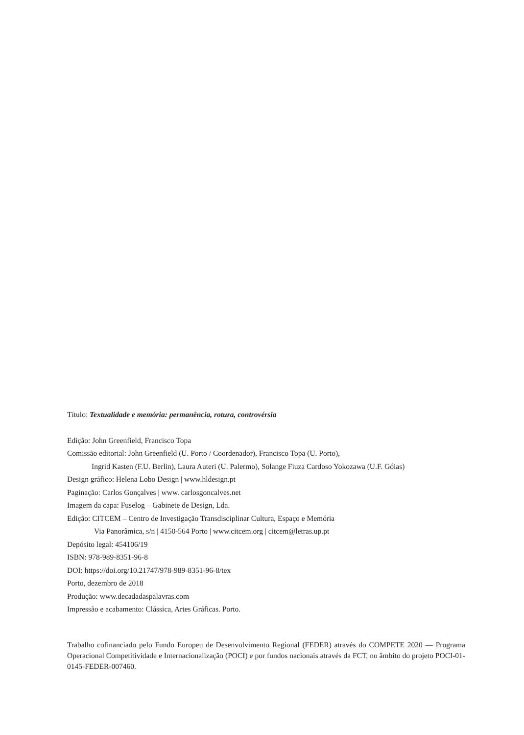Título: Textualidade e memória: permanência, rotura, controvérsia
Edição: John Greenfield, Francisco Topa
Comissão editorial: John Greenfield (U. Porto / Coordenador), Francisco Topa (U. Porto),
Ingrid Kasten (F.U. Berlin), Laura Auteri (U. Palermo), Solange Fiuza Cardoso Yokozawa (U.F. Góias)
Design gráfico: Helena Lobo Design | www.hldesign.pt
Paginação: Carlos Gonçalves | www. carlosgoncalves.net
Imagem da capa: Fuselog – Gabinete de Design, Lda.
Edição: CITCEM – Centro de Investigação Transdisciplinar Cultura, Espaço e Memória
Via Panorâmica, s/n | 4150-564 Porto | www.citcem.org | citcem@letras.up.pt
Depósito legal: 454106/19
ISBN: 978-989-8351-96-8
DOI: https://doi.org/10.21747/978-989-8351-96-8/tex
Porto, dezembro de 2018
Produção: www.decadadaspalavras.com
Impressão e acabamento: Clássica, Artes Gráficas. Porto.
Trabalho cofinanciado pelo Fundo Europeu de Desenvolvimento Regional (FEDER) através do COMPETE 2020 — Programa Operacional Competitividade e Internacionalização (POCI) e por fundos nacionais através da FCT, no âmbito do projeto POCI-01-0145-FEDER-007460.